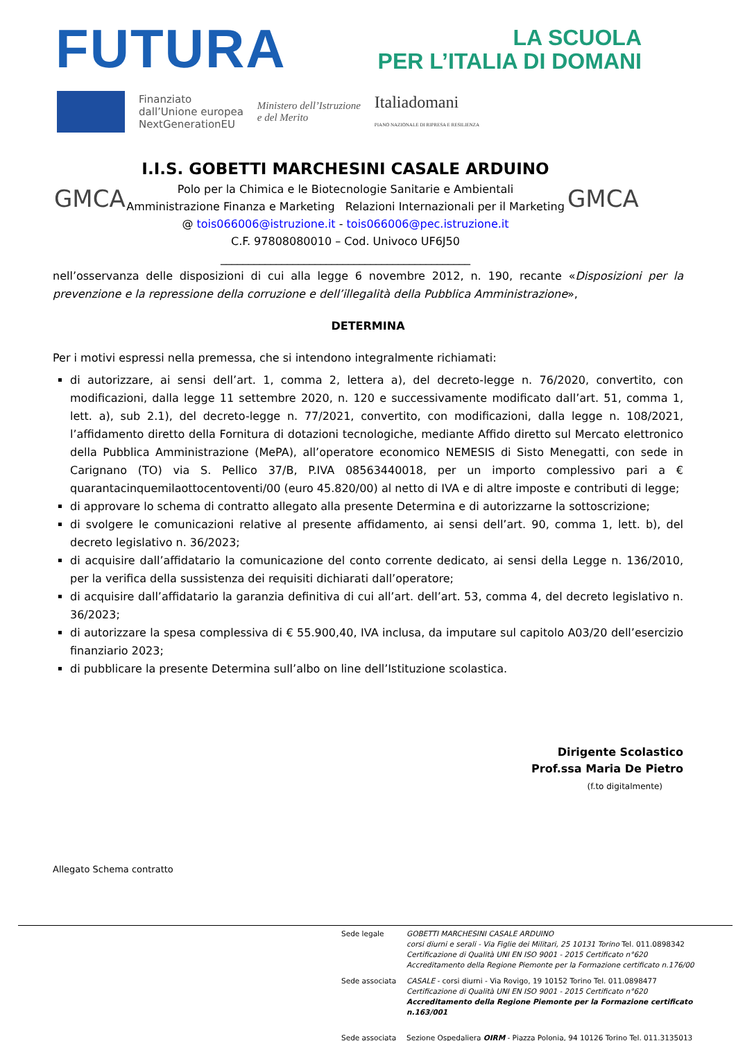FUTURA
LA SCUOLA
PER L’ITALIA DI DOMANI
Finanziato
dall’Unione europea
NextGenerationEU
Ministero dell’Istruzione
e del Merito
Italiadomani
PIANO NAZIONALE DI RIPRESA E RESILIENZA
GMCA
I.I.S. GOBETTI MARCHESINI CASALE ARDUINO
Polo per la Chimica e le Biotecnologie Sanitarie e Ambientali
Amministrazione Finanza e Marketing Relazioni Internazionali per il Marketing
@ tois066006@istruzione.it - tois066006@pec.istruzione.it
C.F. 97808080010 – Cod. Univoco UF6J50
_____________________________________________
GMCA
nell’osservanza delle disposizioni di cui alla legge 6 novembre 2012, n. 190, recante «Disposizioni per la prevenzione e la repressione della corruzione e dell’illegalità della Pubblica Amministrazione»,
DETERMINA
Per i motivi espressi nella premessa, che si intendono integralmente richiamati:
di autorizzare, ai sensi dell’art. 1, comma 2, lettera a), del decreto-legge n. 76/2020, convertito, con modificazioni, dalla legge 11 settembre 2020, n. 120 e successivamente modificato dall’art. 51, comma 1, lett. a), sub 2.1), del decreto-legge n. 77/2021, convertito, con modificazioni, dalla legge n. 108/2021, l’affidamento diretto della Fornitura di dotazioni tecnologiche, mediante Affido diretto sul Mercato elettronico della Pubblica Amministrazione (MePA), all’operatore economico NEMESIS di Sisto Menegatti, con sede in Carignano (TO) via S. Pellico 37/B, P.IVA 08563440018, per un importo complessivo pari a € quarantacinquemilaottocentoventi/00 (euro 45.820/00) al netto di IVA e di altre imposte e contributi di legge;
di approvare lo schema di contratto allegato alla presente Determina e di autorizzarne la sottoscrizione;
di svolgere le comunicazioni relative al presente affidamento, ai sensi dell’art. 90, comma 1, lett. b), del decreto legislativo n. 36/2023;
di acquisire dall’affidatario la comunicazione del conto corrente dedicato, ai sensi della Legge n. 136/2010, per la verifica della sussistenza dei requisiti dichiarati dall’operatore;
di acquisire dall’affidatario la garanzia definitiva di cui all’art. dell’art. 53, comma 4, del decreto legislativo n. 36/2023;
di autorizzare la spesa complessiva di € 55.900,40, IVA inclusa, da imputare sul capitolo A03/20 dell’esercizio finanziario 2023;
di pubblicare la presente Determina sull’albo on line dell’Istituzione scolastica.
Dirigente Scolastico
Prof.ssa Maria De Pietro
(f.to digitalmente)
Allegato Schema contratto
Sede legale
GOBETTI MARCHESINI CASALE ARDUINO
corsi diurni e serali - Via Figlie dei Militari, 25 10131 Torino Tel. 011.0898342
Certificazione di Qualità UNI EN ISO 9001 - 2015 Certificato n°620
Accreditamento della Regione Piemonte per la Formazione certificato n.176/00
Sede associata
CASALE - corsi diurni - Via Rovigo, 19 10152 Torino Tel. 011.0898477
Certificazione di Qualità UNI EN ISO 9001 - 2015 Certificato n°620
Accreditamento della Regione Piemonte per la Formazione certificato n.163/001
Sede associata
Sezione Ospedaliera OIRM - Piazza Polonia, 94 10126 Torino Tel. 011.3135013